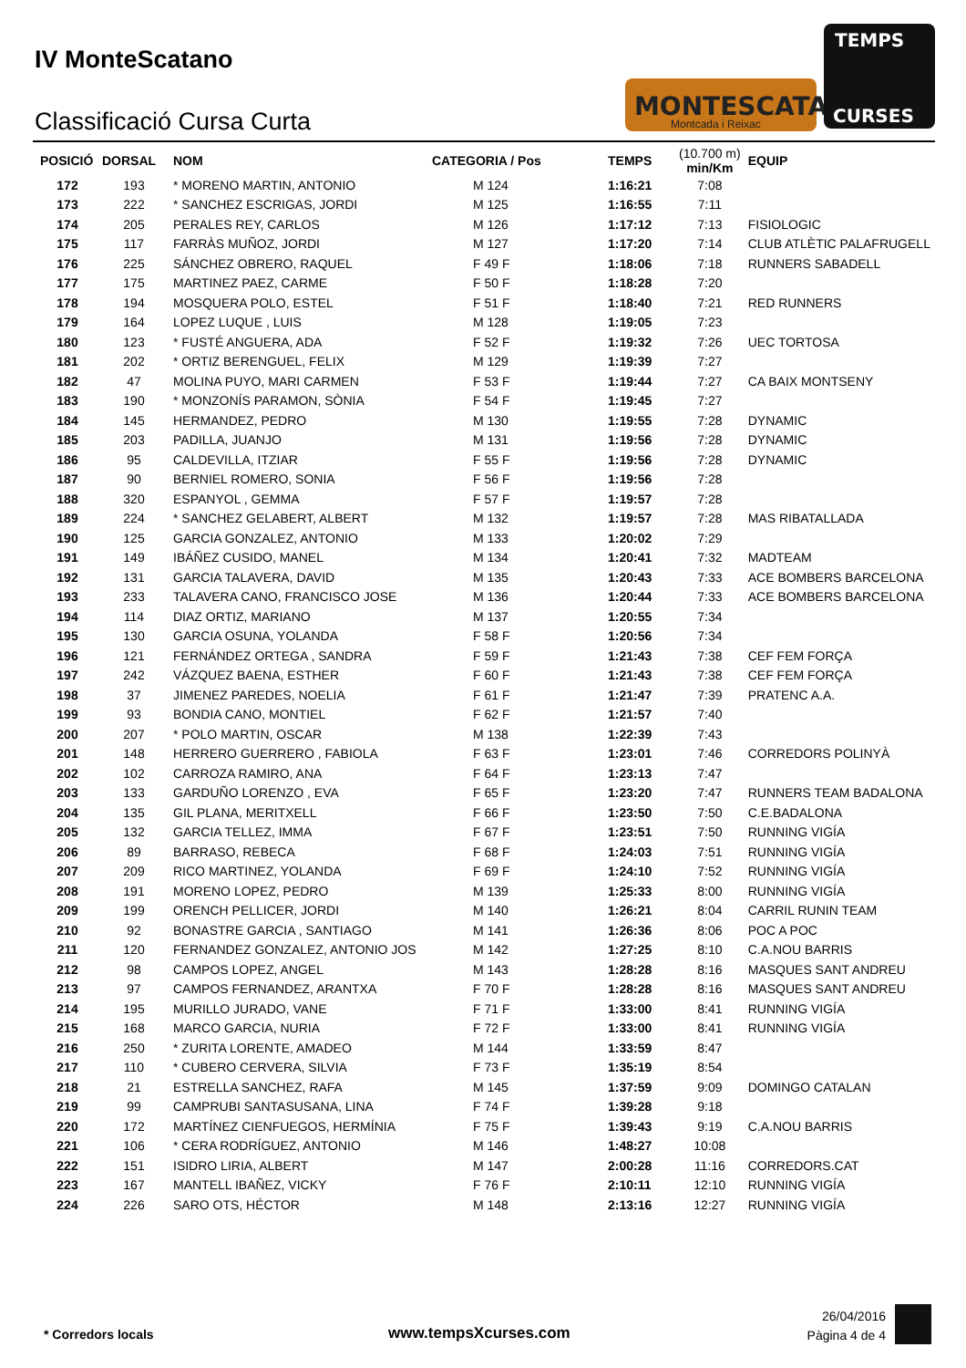IV MonteScatano
Classificació Cursa Curta
MONTESCATANO
Montcada i Reixac
TEMPS
CURSES
| POSICIÓ | DORSAL | NOM | CATEGORIA / Pos | TEMPS | (10.700 m) min/Km | EQUIP |
| --- | --- | --- | --- | --- | --- | --- |
| 172 | 193 | * MORENO MARTIN, ANTONIO | M 124 | 1:16:21 | 7:08 | |
| 173 | 222 | * SANCHEZ ESCRIGAS, JORDI | M 125 | 1:16:55 | 7:11 | |
| 174 | 205 | PERALES REY, CARLOS | M 126 | 1:17:12 | 7:13 | FISIOLOGIC |
| 175 | 117 | FARRÀS MUÑOZ, JORDI | M 127 | 1:17:20 | 7:14 | CLUB ATLÈTIC PALAFRUGELL |
| 176 | 225 | SÁNCHEZ OBRERO, RAQUEL | F 49 F | 1:18:06 | 7:18 | RUNNERS SABADELL |
| 177 | 175 | MARTINEZ PAEZ, CARME | F 50 F | 1:18:28 | 7:20 | |
| 178 | 194 | MOSQUERA POLO, ESTEL | F 51 F | 1:18:40 | 7:21 | RED RUNNERS |
| 179 | 164 | LOPEZ LUQUE , LUIS | M 128 | 1:19:05 | 7:23 | |
| 180 | 123 | * FUSTÉ ANGUERA, ADA | F 52 F | 1:19:32 | 7:26 | UEC TORTOSA |
| 181 | 202 | * ORTIZ BERENGUEL, FELIX | M 129 | 1:19:39 | 7:27 | |
| 182 | 47 | MOLINA PUYO, MARI CARMEN | F 53 F | 1:19:44 | 7:27 | CA BAIX MONTSENY |
| 183 | 190 | * MONZONÍS PARAMON, SÒNIA | F 54 F | 1:19:45 | 7:27 | |
| 184 | 145 | HERMANDEZ, PEDRO | M 130 | 1:19:55 | 7:28 | DYNAMIC |
| 185 | 203 | PADILLA, JUANJO | M 131 | 1:19:56 | 7:28 | DYNAMIC |
| 186 | 95 | CALDEVILLA, ITZIAR | F 55 F | 1:19:56 | 7:28 | DYNAMIC |
| 187 | 90 | BERNIEL ROMERO, SONIA | F 56 F | 1:19:56 | 7:28 | |
| 188 | 320 | ESPANYOL , GEMMA | F 57 F | 1:19:57 | 7:28 | |
| 189 | 224 | * SANCHEZ GELABERT, ALBERT | M 132 | 1:19:57 | 7:28 | MAS RIBATALLADA |
| 190 | 125 | GARCIA GONZALEZ, ANTONIO | M 133 | 1:20:02 | 7:29 | |
| 191 | 149 | IBÁÑEZ CUSIDO, MANEL | M 134 | 1:20:41 | 7:32 | MADTEAM |
| 192 | 131 | GARCIA TALAVERA, DAVID | M 135 | 1:20:43 | 7:33 | ACE BOMBERS BARCELONA |
| 193 | 233 | TALAVERA CANO, FRANCISCO JOSE | M 136 | 1:20:44 | 7:33 | ACE BOMBERS BARCELONA |
| 194 | 114 | DIAZ ORTIZ, MARIANO | M 137 | 1:20:55 | 7:34 | |
| 195 | 130 | GARCIA OSUNA, YOLANDA | F 58 F | 1:20:56 | 7:34 | |
| 196 | 121 | FERNÁNDEZ ORTEGA , SANDRA | F 59 F | 1:21:43 | 7:38 | CEF FEM FORÇA |
| 197 | 242 | VÁZQUEZ BAENA, ESTHER | F 60 F | 1:21:43 | 7:38 | CEF FEM FORÇA |
| 198 | 37 | JIMENEZ PAREDES, NOELIA | F 61 F | 1:21:47 | 7:39 | PRATENC A.A. |
| 199 | 93 | BONDIA CANO, MONTIEL | F 62 F | 1:21:57 | 7:40 | |
| 200 | 207 | * POLO MARTIN, OSCAR | M 138 | 1:22:39 | 7:43 | |
| 201 | 148 | HERRERO GUERRERO , FABIOLA | F 63 F | 1:23:01 | 7:46 | CORREDORS POLINYÀ |
| 202 | 102 | CARROZA RAMIRO, ANA | F 64 F | 1:23:13 | 7:47 | |
| 203 | 133 | GARDUÑO LORENZO , EVA | F 65 F | 1:23:20 | 7:47 | RUNNERS TEAM BADALONA |
| 204 | 135 | GIL PLANA, MERITXELL | F 66 F | 1:23:50 | 7:50 | C.E.BADALONA |
| 205 | 132 | GARCIA TELLEZ, IMMA | F 67 F | 1:23:51 | 7:50 | RUNNING VIGÍA |
| 206 | 89 | BARRASO, REBECA | F 68 F | 1:24:03 | 7:51 | RUNNING VIGÍA |
| 207 | 209 | RICO MARTINEZ, YOLANDA | F 69 F | 1:24:10 | 7:52 | RUNNING VIGÍA |
| 208 | 191 | MORENO LOPEZ, PEDRO | M 139 | 1:25:33 | 8:00 | RUNNING VIGÍA |
| 209 | 199 | ORENCH PELLICER, JORDI | M 140 | 1:26:21 | 8:04 | CARRIL RUNIN TEAM |
| 210 | 92 | BONASTRE GARCIA , SANTIAGO | M 141 | 1:26:36 | 8:06 | POC A POC |
| 211 | 120 | FERNANDEZ GONZALEZ, ANTONIO JOS | M 142 | 1:27:25 | 8:10 | C.A.NOU BARRIS |
| 212 | 98 | CAMPOS LOPEZ, ANGEL | M 143 | 1:28:28 | 8:16 | MASQUES SANT ANDREU |
| 213 | 97 | CAMPOS FERNANDEZ, ARANTXA | F 70 F | 1:28:28 | 8:16 | MASQUES SANT ANDREU |
| 214 | 195 | MURILLO JURADO, VANE | F 71 F | 1:33:00 | 8:41 | RUNNING VIGÍA |
| 215 | 168 | MARCO GARCIA, NURIA | F 72 F | 1:33:00 | 8:41 | RUNNING VIGÍA |
| 216 | 250 | * ZURITA LORENTE, AMADEO | M 144 | 1:33:59 | 8:47 | |
| 217 | 110 | * CUBERO CERVERA, SILVIA | F 73 F | 1:35:19 | 8:54 | |
| 218 | 21 | ESTRELLA SANCHEZ, RAFA | M 145 | 1:37:59 | 9:09 | DOMINGO CATALAN |
| 219 | 99 | CAMPRUBI SANTASUSANA, LINA | F 74 F | 1:39:28 | 9:18 | |
| 220 | 172 | MARTÍNEZ CIENFUEGOS, HERMÍNIA | F 75 F | 1:39:43 | 9:19 | C.A.NOU BARRIS |
| 221 | 106 | * CERA RODRÍGUEZ, ANTONIO | M 146 | 1:48:27 | 10:08 | |
| 222 | 151 | ISIDRO LIRIA, ALBERT | M 147 | 2:00:28 | 11:16 | CORREDORS.CAT |
| 223 | 167 | MANTELL IBAÑEZ, VICKY | F 76 F | 2:10:11 | 12:10 | RUNNING VIGÍA |
| 224 | 226 | SARO OTS, HÉCTOR | M 148 | 2:13:16 | 12:27 | RUNNING VIGÍA |
* Corredors locals www.tempsXcurses.com
26/04/2016
Pàgina 4 de 4